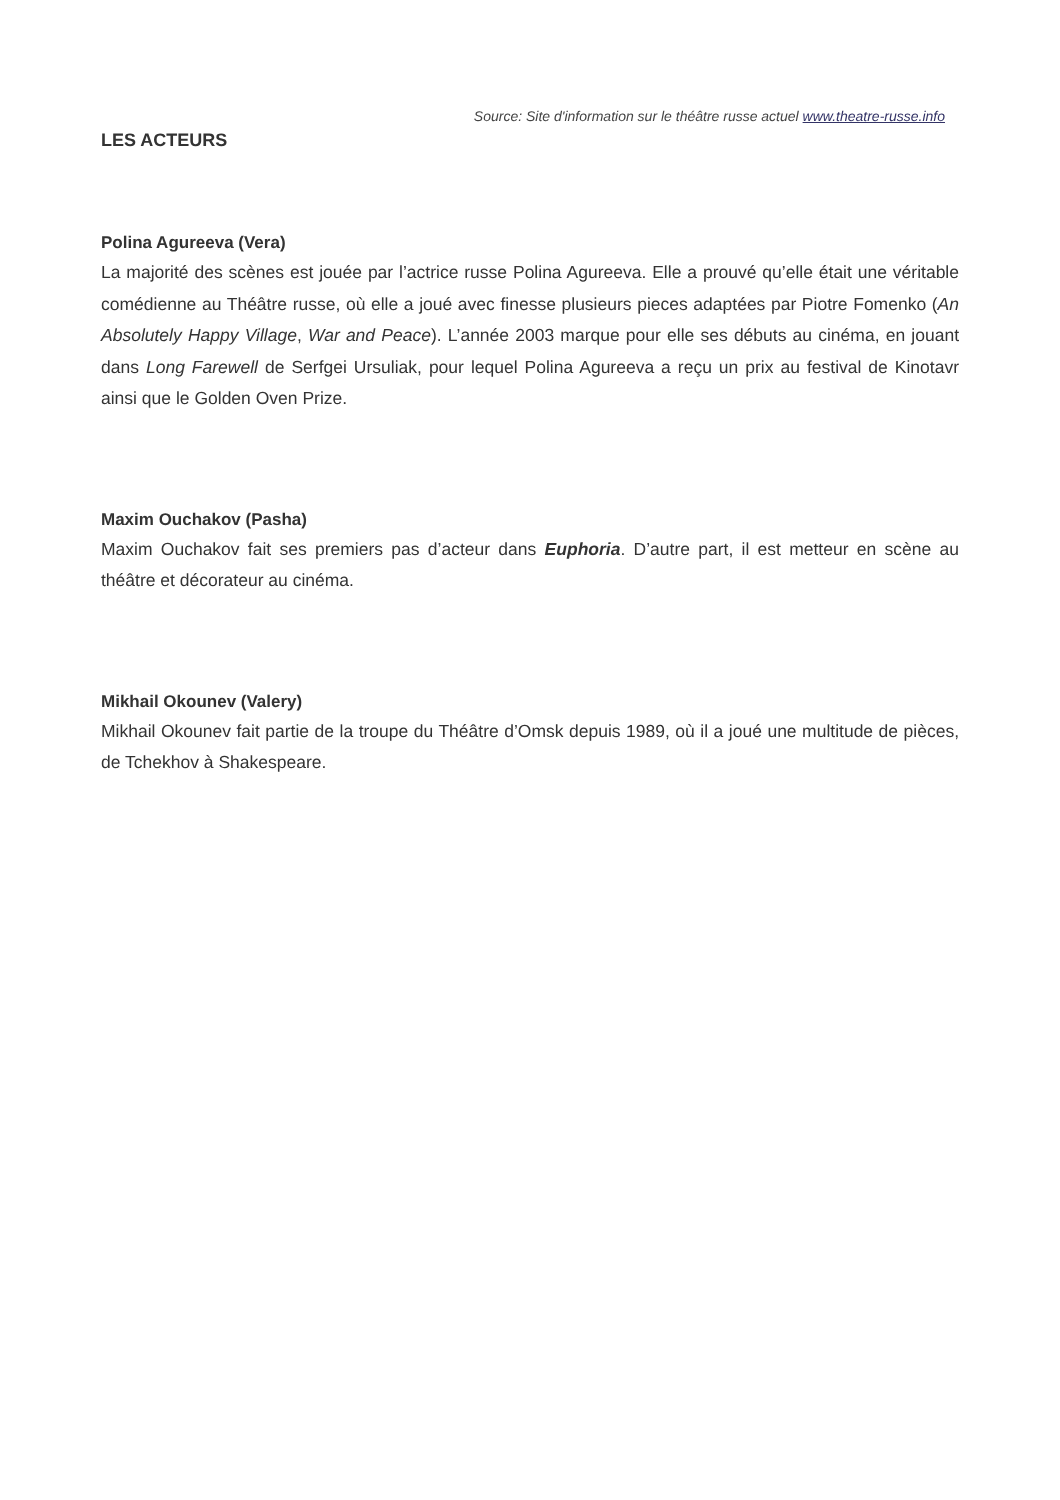Source: Site d'information sur le théâtre russe actuel www.theatre-russe.info
LES ACTEURS
Polina Agureeva (Vera)
La majorité des scènes est jouée par l’actrice russe Polina Agureeva. Elle a prouvé qu’elle était une véritable comédienne au Théâtre russe, où elle a joué avec finesse plusieurs pieces adaptées par Piotre Fomenko (An Absolutely Happy Village, War and Peace). L’année 2003 marque pour elle ses débuts au cinéma, en jouant dans Long Farewell de Serfgei Ursuliak, pour lequel Polina Agureeva a reçu un prix au festival de Kinotavr ainsi que le Golden Oven Prize.
Maxim Ouchakov (Pasha)
Maxim Ouchakov fait ses premiers pas d’acteur dans Euphoria. D’autre part, il est metteur en scène au théâtre et décorateur au cinéma.
Mikhail Okounev (Valery)
Mikhail Okounev fait partie de la troupe du Théâtre d’Omsk depuis 1989, où il a joué une multitude de pièces, de Tchekhov à Shakespeare.